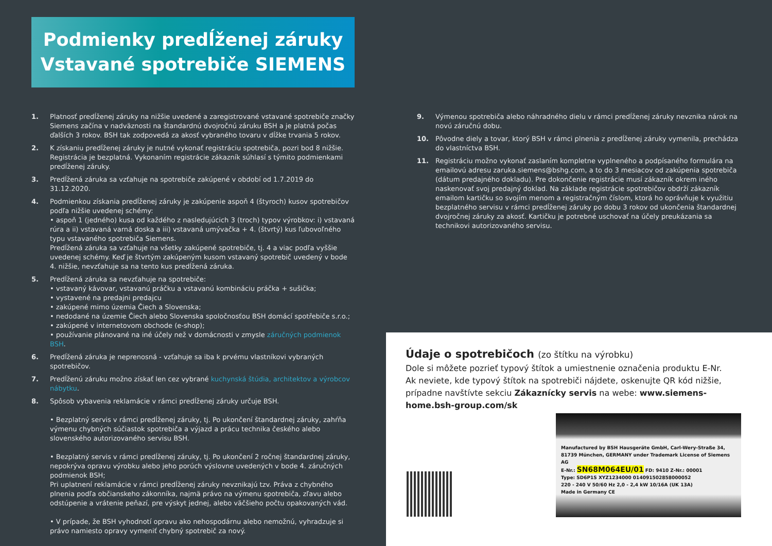Podmienky predĺženej záruky
Vstavané spotrebiče SIEMENS
1. Platnosť predĺženej záruky na nižšie uvedené a zaregistrované vstavané spotrebiče značky Siemens začína v nadväznosti na štandardnú dvojročnú záruku BSH a je platná počas ďalších 3 rokov. BSH tak zodpovedá za akosť vybraného tovaru v dĺžke trvania 5 rokov.
2. K získaniu predĺženej záruky je nutné vykonať registráciu spotrebiča, pozri bod 8 nižšie. Registrácia je bezplatná. Vykonaním registrácie zákazník súhlasí s týmito podmienkami predĺženej záruky.
3. Predĺžená záruka sa vzťahuje na spotrebiče zakúpené v období od 1.7.2019 do 31.12.2020.
4. Podmienkou získania predĺženej záruky je zakúpenie aspoň 4 (štyroch) kusov spotrebičov podľa nižšie uvedenej schémy:
• aspoň 1 (jedného) kusa od každého z nasledujúcich 3 (troch) typov výrobkov: i) vstavaná rúra a ii) vstavaná varná doska a iii) vstavaná umývačka + 4. (štvrtý) kus ľubovoľného typu vstavaného spotrebiča Siemens.
Predĺžená záruka sa vzťahuje na všetky zakúpené spotrebiče, tj. 4 a viac podľa vyššie uvedenej schémy. Keď je štvrtým zakúpeným kusom vstavaný spotrebič uvedený v bode 4. nižšie, nevzťahuje sa na tento kus predĺžená záruka.
5. Predĺžená záruka sa nevzťahuje na spotrebiče:
• vstavaný kávovar, vstavanú práčku a vstavanú kombináciu práčka + sušička;
• vystavené na predajni predajcu
• zakúpené mimo územia Čiech a Slovenska;
• nedodané na územie Čiech alebo Slovenska spoločnosťou BSH domácí spotřebiče s.r.o.;
• zakúpené v internetovom obchode (e-shop);
• používanie plánované na iné účely než v domácnosti v zmysle záručných podmienok BSH.
6. Predĺžená záruka je neprenosná - vzťahuje sa iba k prvému vlastníkovi vybraných spotrebičov.
7. Predĺženú záruku možno získať len cez vybrané kuchynská štúdia, architektov a výrobcov nábytku.
8. Spôsob vybavenia reklamácie v rámci predĺženej záruky určuje BSH.
• Bezplatný servis v rámci predĺženej záruky, tj. Po ukončení štandardnej záruky, zahŕňa výmenu chybných súčiastok spotrebiča a výjazd a prácu technika českého alebo slovenského autorizovaného servisu BSH.
• Bezplatný servis v rámci predĺženej záruky, tj. Po ukončení 2 ročnej štandardnej záruky, nepokrýva opravu výrobku alebo jeho porúch výslovne uvedených v bode 4. záručných podmienok BSH;
Pri uplatnení reklamácie v rámci predĺženej záruky nevznikajú tzv. Práva z chybného plnenia podľa občianskeho zákonníka, najmä právo na výmenu spotrebiča, zľavu alebo odstúpenie a vrátenie peňazí, pre výskyt jednej, alebo väčšieho počtu opakovaných vád.
• V prípade, že BSH vyhodnotí opravu ako nehospodárnu alebo nemožnú, vyhradzuje si právo namiesto opravy vymeniť chybný spotrebič za nový.
9. Výmenou spotrebiča alebo náhradného dielu v rámci predĺženej záruky nevznika nárok na novú záručnú dobu.
10. Pôvodne diely a tovar, ktorý BSH v rámci plnenia z predĺženej záruky vymenila, prechádza do vlastníctva BSH.
11. Registráciu možno vykonať zaslaním kompletne vyplneného a podpísaného formulára na emailovú adresu zaruka.siemens@bshg.com, a to do 3 mesiacov od zakúpenia spotrebiča (dátum predajného dokladu). Pre dokončenie registrácie musí zákazník okrem iného naskenovať svoj predajný doklad. Na základe registrácie spotrebičov obdrží zákazník emailom kartičku so svojím menom a registračným číslom, ktorá ho oprávňuje k využitiu bezplatného servisu v rámci predĺženej záruky po dobu 3 rokov od ukončenia štandardnej dvojročnej záruky za akosť. Kartičku je potrebné uschovať na účely preukázania sa technikovi autorizovaného servisu.
Údaje o spotrebičoch (zo štítku na výrobku)
Dole si môžete pozrieť typový štítok a umiestnenie označenia produktu E-Nr.
Ak neviete, kde typový štítok na spotrebiči nájdete, oskenujte QR kód nižšie, prípadne navštívte sekciu Zákaznícky servis na webe: www.siemens-home.bsh-group.com/sk
Manufactured by BSH Hausgeräte GmbH, Carl-Wery-Straße 34,
81739 München, GERMANY under Trademark License of Siemens AG
E-Nr.: SN68M064EU/01 FD: 9410 Z-Nr.: 00001
Type: SD6P1S XYZ1234000 014091502858000052
220 - 240 V 50/60 Hz 2,0 - 2,4 kW 10/16A (UK 13A)
Made in Germany CE